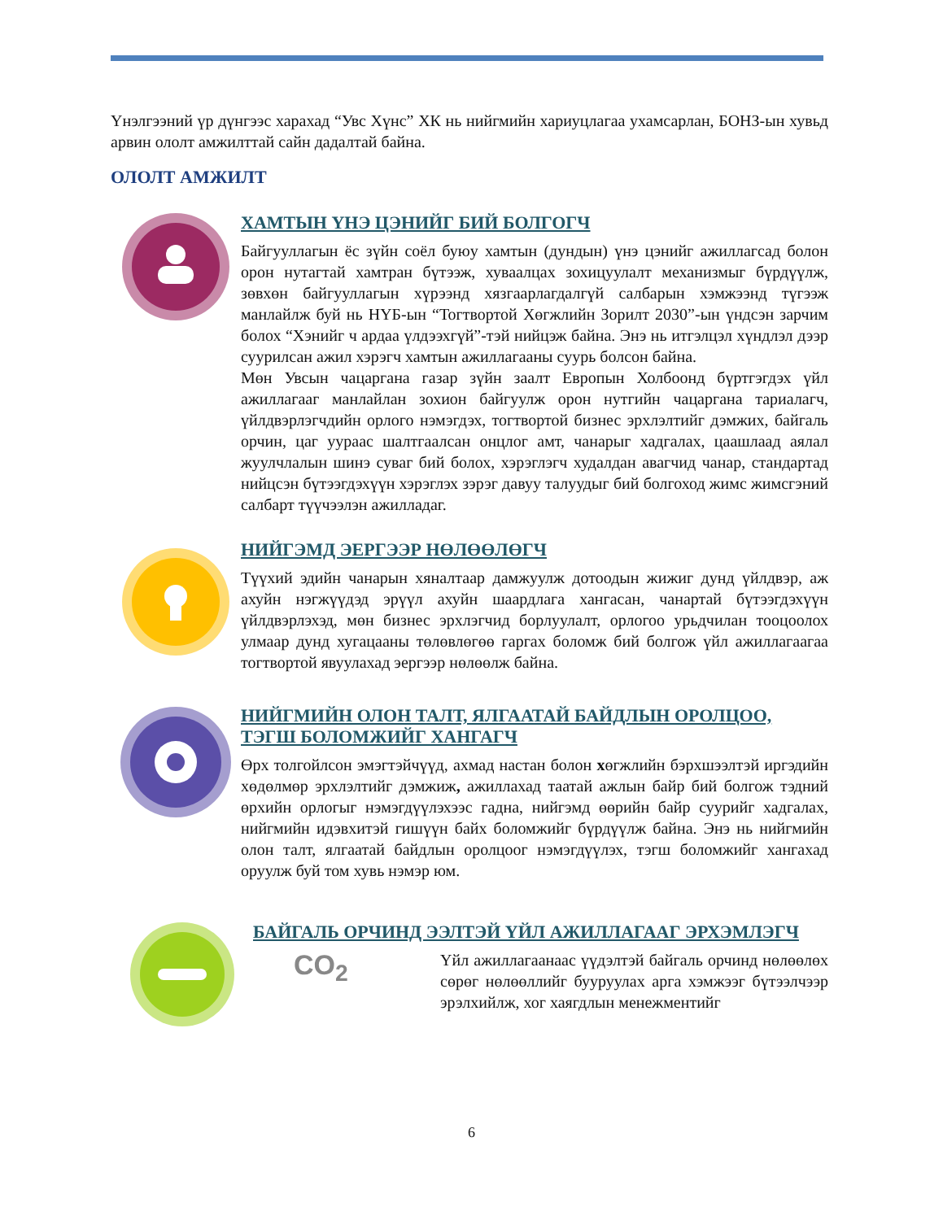Үнэлгээний үр дүнгээс харахад “Увс Хүнс” ХК нь нийгмийн хариуцлагаа ухамсарлан, БОНЗ-ын хувьд арвин ололт амжилттай сайн дадалтай байна.
ОЛОЛТ АМЖИЛТ
ХАМТЫН ҮНЭ ЦЭНИЙГ БИЙ БОЛГОГЧ
Байгууллагын ёс зүйн соёл буюу хамтын (дундын) үнэ цэнийг ажиллагсад болон орон нутагтай хамтран бүтээж, хуваалцах зохицуулалт механизмыг бүрдүүлж, зөвхөн байгууллагын хүрээнд хязгаарлагдалгүй салбарын хэмжээнд түгээж манлайлж буй нь НҮБ-ын “Тогтвортой Хөгжлийн Зорилт 2030”-ын үндсэн зарчим болох “Хэнийг ч ардаа үлдээхгүй”-тэй нийцэж байна. Энэ нь итгэлцэл хүндлэл дээр суурилсан ажил хэрэгч хамтын ажиллагааны суурь болсон байна.
Мөн Увсын чацаргана газар зүйн заалт Европын Холбоонд бүртгэгдэх үйл ажиллагааг манлайлан зохион байгуулж орон нутгийн чацаргана тариалагч, үйлдвэрлэгчдийн орлого нэмэгдэх, тогтвортой бизнес эрхлэлтийг дэмжих, байгаль орчин, цаг уураас шалтгаалсан онцлог амт, чанарыг хадгалах, цаашлаад аялал жуулчлалын шинэ суваг бий болох, хэрэглэгч худалдан авагчид чанар, стандартад нийцсэн бүтээгдэхүүн хэрэглэх зэрэг давуу талуудыг бий болгоход жимс жимсгэний салбарт түүчээлэн ажилладаг.
НИЙГЭМД ЭЕРГЭЭР НӨЛӨӨЛӨГЧ
Түүхий эдийн чанарын хяналтаар дамжуулж дотоодын жижиг дунд үйлдвэр, аж ахуйн нэгжүүдэд эрүүл ахуйн шаардлага хангасан, чанартай бүтээгдэхүүн үйлдвэрлэхэд, мөн бизнес эрхлэгчид борлуулалт, орлогоо урьдчилан тооцоолох улмаар дунд хугацааны төлөвлөгөө гаргах боломж бий болгож үйл ажиллагаагаа тогтвортой явуулахад эергээр нөлөөлж байна.
НИЙГМИЙН ОЛОН ТАЛТ, ЯЛГААТАЙ БАЙДЛЫН ОРОЛЦОО, ТЭГШ БОЛОМЖИЙГ ХАНГАГЧ
Өрх толгойлсон эмэгтэйчүүд, ахмад настан болон хөгжлийн бэрхшээлтэй иргэдийн хөдөлмөр эрхлэлтийг дэмжиж, ажиллахад таатай ажлын байр бий болгож тэдний өрхийн орлогыг нэмэгдүүлэхээс гадна, нийгэмд өөрийн байр суурийг хадгалах, нийгмийн идэвхитэй гишүүн байх боломжийг бүрдүүлж байна. Энэ нь нийгмийн олон талт, ялгаатай байдлын оролцоог нэмэгдүүлэх, тэгш боломжийг хангахад оруулж буй том хувь нэмэр юм.
БАЙГАЛЬ ОРЧИНД ЭЭЛТЭЙ ҮЙЛ АЖИЛЛАГААГ ЭРХЭМЛЭГЧ
CO<sub>2</sub>
Үйл ажиллагаанаас үүдэлтэй байгаль орчинд нөлөөлөх сөрөг нөлөөллийг бууруулах арга хэмжээг бүтээлчээр эрэлхийлж, хог хаягдлын менежментийг
6